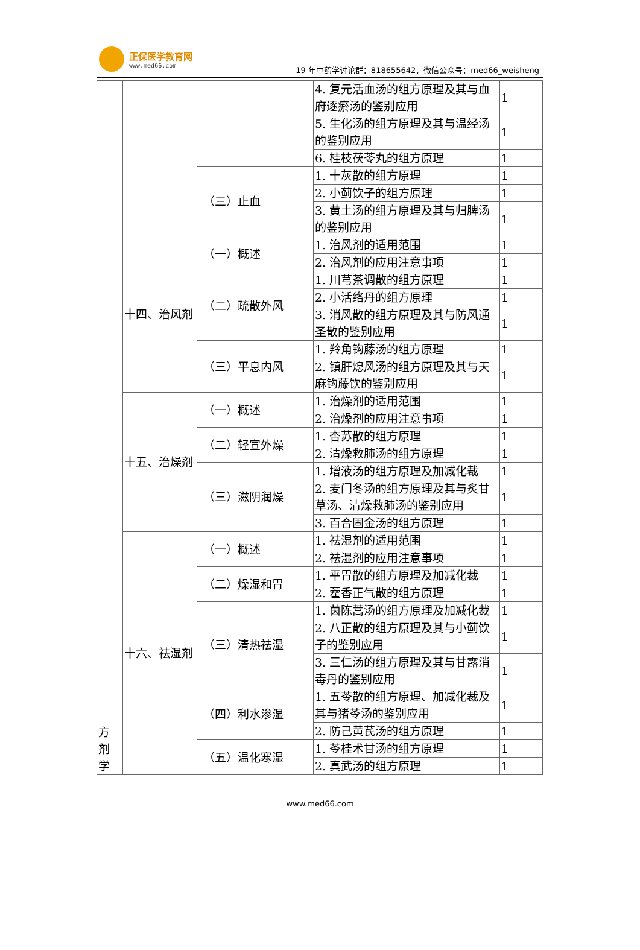正保医学教育网
www.med66.com
19 年中药学讨论群：818655642，微信公众号：med66_weisheng
| 方 剂 学 | | | 4. 复元活血汤的组方原理及其与血府逐瘀汤的鉴别应用 | 1 |
| | | | 5. 生化汤的组方原理及其与温经汤的鉴别应用 | 1 |
| | | | 6. 桂枝茯苓丸的组方原理 | 1 |
| | | （三）止血 | 1. 十灰散的组方原理 | 1 |
| | | | 2. 小蓟饮子的组方原理 | 1 |
| | | | 3. 黄土汤的组方原理及其与归脾汤的鉴别应用 | 1 |
| | 十四、治风剂 | （一）概述 | 1. 治风剂的适用范围 | 1 |
| | | | 2. 治风剂的应用注意事项 | 1 |
| | | （二）疏散外风 | 1. 川芎茶调散的组方原理 | 1 |
| | | | 2. 小活络丹的组方原理 | 1 |
| | | | 3. 消风散的组方原理及其与防风通圣散的鉴别应用 | 1 |
| | | （三）平息内风 | 1. 羚角钩藤汤的组方原理 | 1 |
| | | | 2. 镇肝熄风汤的组方原理及其与天麻钩藤饮的鉴别应用 | 1 |
| | 十五、治燥剂 | （一）概述 | 1. 治燥剂的适用范围 | 1 |
| | | | 2. 治燥剂的应用注意事项 | 1 |
| | | （二）轻宣外燥 | 1. 杏苏散的组方原理 | 1 |
| | | | 2. 清燥救肺汤的组方原理 | 1 |
| | | （三）滋阴润燥 | 1. 增液汤的组方原理及加减化裁 | 1 |
| | | | 2. 麦门冬汤的组方原理及其与炙甘草汤、清燥救肺汤的鉴别应用 | 1 |
| | | | 3. 百合固金汤的组方原理 | 1 |
| | 十六、祛湿剂 | （一）概述 | 1. 祛湿剂的适用范围 | 1 |
| | | | 2. 祛湿剂的应用注意事项 | 1 |
| | | （二）燥湿和胃 | 1. 平胃散的组方原理及加减化裁 | 1 |
| | | | 2. 藿香正气散的组方原理 | 1 |
| | | （三）清热祛湿 | 1. 茵陈蒿汤的组方原理及加减化裁 | 1 |
| | | | 2. 八正散的组方原理及其与小蓟饮子的鉴别应用 | 1 |
| | | | 3. 三仁汤的组方原理及其与甘露消毒丹的鉴别应用 | 1 |
| | | （四）利水渗湿 | 1. 五苓散的组方原理、加减化裁及其与猪苓汤的鉴别应用 | 1 |
| | | | 2. 防己黄芪汤的组方原理 | 1 |
| | | （五）温化寒湿 | 1. 苓桂术甘汤的组方原理 | 1 |
| | | | 2. 真武汤的组方原理 | 1 |
www.med66.com